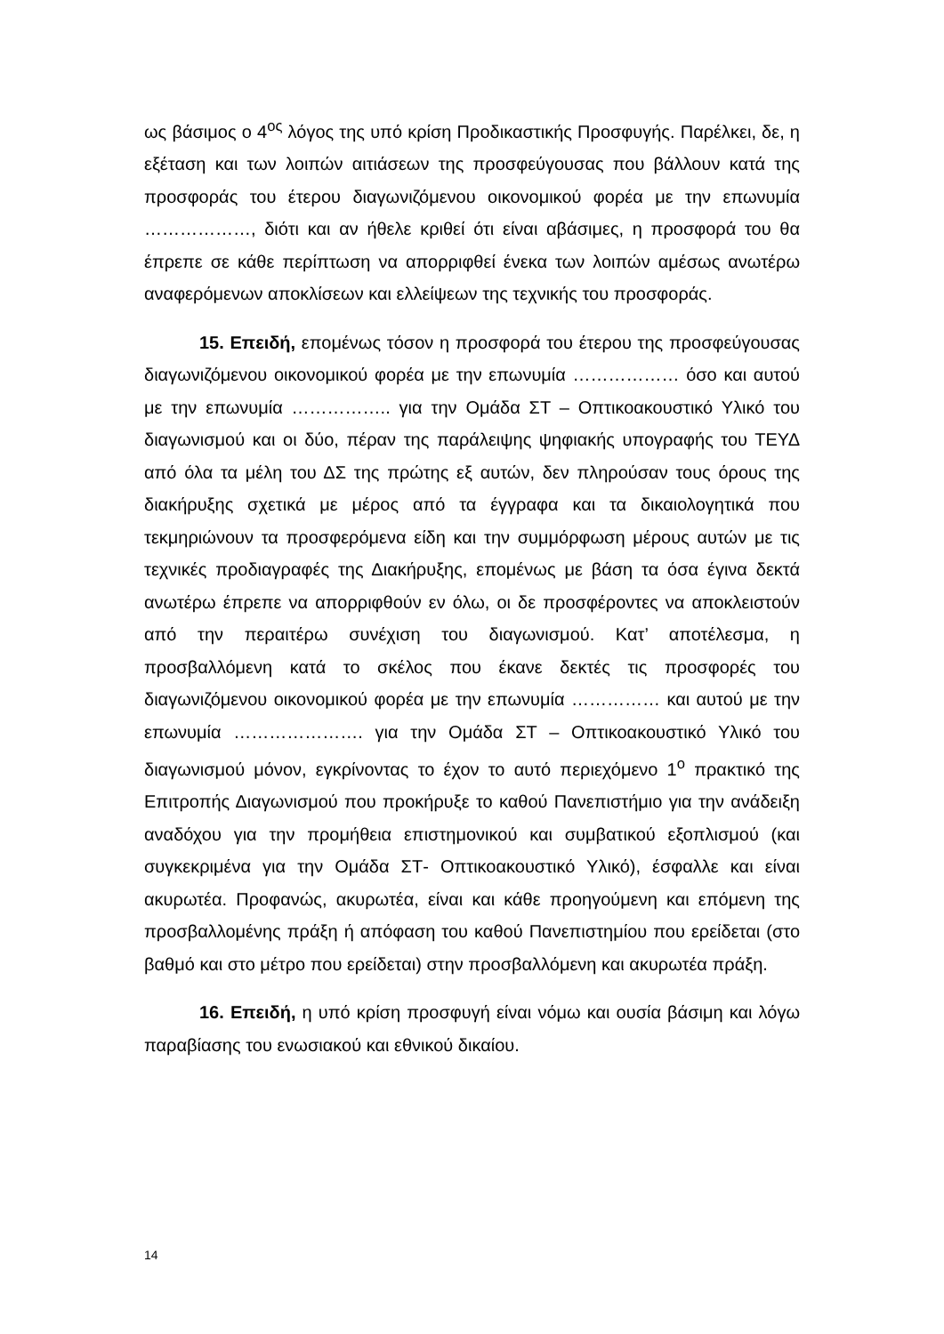ως βάσιμος ο 4<sup>ος</sup> λόγος της υπό κρίση Προδικαστικής Προσφυγής. Παρέλκει, δε, η εξέταση και των λοιπών αιτιάσεων της προσφεύγουσας που βάλλουν κατά της προσφοράς του έτερου διαγωνιζόμενου οικονομικού φορέα με την επωνυμία ………………, διότι και αν ήθελε κριθεί ότι είναι αβάσιμες, η προσφορά του θα έπρεπε σε κάθε περίπτωση να απορριφθεί ένεκα των λοιπών αμέσως ανωτέρω αναφερόμενων αποκλίσεων και ελλείψεων της τεχνικής του προσφοράς.
15. Επειδή, επομένως τόσον η προσφορά του έτερου της προσφεύγουσας διαγωνιζόμενου οικονομικού φορέα με την επωνυμία ……………… όσο και αυτού με την επωνυμία …………….. για την Ομάδα ΣΤ – Οπτικοακουστικό Υλικό του διαγωνισμού και οι δύο, πέραν της παράλειψης ψηφιακής υπογραφής του ΤΕΥΔ από όλα τα μέλη του ΔΣ της πρώτης εξ αυτών, δεν πληρούσαν τους όρους της διακήρυξης σχετικά με μέρος από τα έγγραφα και τα δικαιολογητικά που τεκμηριώνουν τα προσφερόμενα είδη και την συμμόρφωση μέρους αυτών με τις τεχνικές προδιαγραφές της Διακήρυξης, επομένως με βάση τα όσα έγινα δεκτά ανωτέρω έπρεπε να απορριφθούν εν όλω, οι δε προσφέροντες να αποκλειστούν από την περαιτέρω συνέχιση του διαγωνισμού. Κατ’ αποτέλεσμα, η προσβαλλόμενη κατά το σκέλος που έκανε δεκτές τις προσφορές του διαγωνιζόμενου οικονομικού φορέα με την επωνυμία …………… και αυτού με την επωνυμία …………………. για την Ομάδα ΣΤ – Οπτικοακουστικό Υλικό του διαγωνισμού μόνον, εγκρίνοντας το έχον το αυτό περιεχόμενο 1<sup>ο</sup> πρακτικό της Επιτροπής Διαγωνισμού που προκήρυξε το καθού Πανεπιστήμιο για την ανάδειξη αναδόχου για την προμήθεια επιστημονικού και συμβατικού εξοπλισμού (και συγκεκριμένα για την Ομάδα ΣΤ- Οπτικοακουστικό Υλικό), έσφαλλε και είναι ακυρωτέα. Προφανώς, ακυρωτέα, είναι και κάθε προηγούμενη και επόμενη της προσβαλλομένης πράξη ή απόφαση του καθού Πανεπιστημίου που ερείδεται (στο βαθμό και στο μέτρο που ερείδεται) στην προσβαλλόμενη και ακυρωτέα πράξη.
16. Επειδή, η υπό κρίση προσφυγή είναι νόμω και ουσία βάσιμη και λόγω παραβίασης του ενωσιακού και εθνικού δικαίου.
14